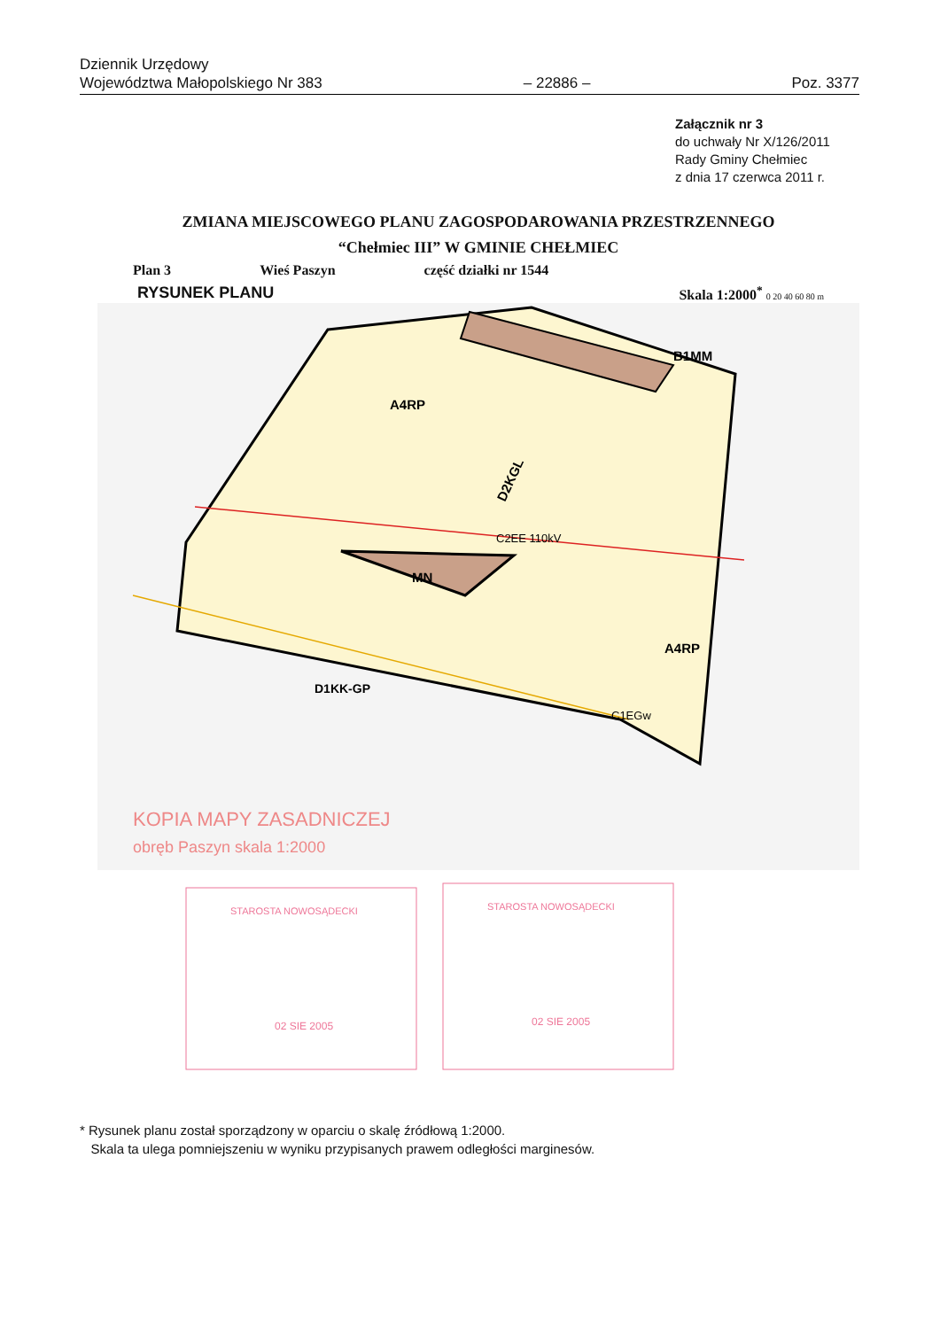Dziennik Urzędowy
Województwa Małopolskiego Nr 383
– 22886 –
Poz. 3377
Załącznik nr 3
do uchwały Nr X/126/2011
Rady Gminy Chełmiec
z dnia 17 czerwca 2011 r.
ZMIANA MIEJSCOWEGO PLANU ZAGOSPODAROWANIA PRZESTRZENNEGO
“Chełmiec III” W GMINIE CHEŁMIEC
Plan 3 Wieś Paszyn część działki nr 1544
RYSUNEK PLANU Skala 1:2000<sup>*</sup> 0 20 40 60 80 m
B1MM
A4RP
D2KGL
C2EE 110kV
MN
A4RP
D1KK-GP
C1EGw
KOPIA MAPY ZASADNICZEJ
obręb Paszyn skala 1:2000
STAROSTA NOWOSĄDECKI
STAROSTA NOWOSĄDECKI
02 SIE 2005
02 SIE 2005
* Rysunek planu został sporządzony w oparciu o skalę źródłową 1:2000.
Skala ta ulega pomniejszeniu w wyniku przypisanych prawem odległości marginesów.